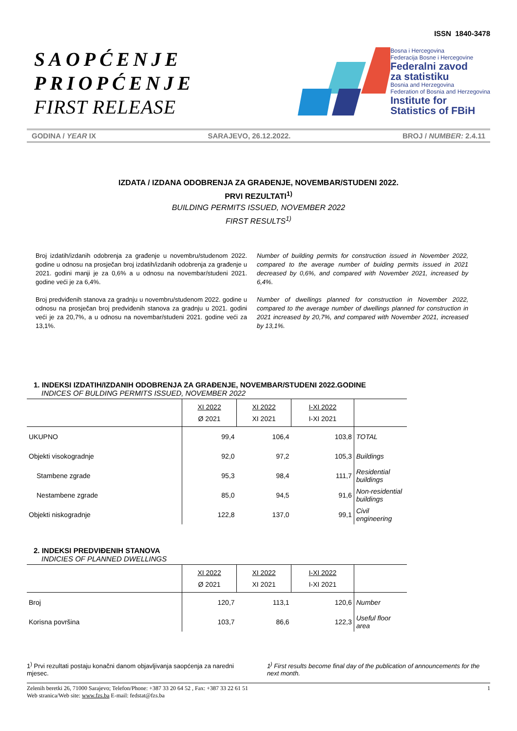ISSN 1840-3478
SAOPĆENJE
PRIOPĆENJE
FIRST RELEASE
Bosna i Hercegovina
Federacija Bosne i Hercegovine
Federalni zavod
za statistiku
Bosnia and Herzegovina
Federation of Bosnia and Herzegovina
Institute for
Statistics of FBiH
GODINA / YEAR IX SARAJEVO, 26.12.2022. BROJ / NUMBER: 2.4.11
IZDATA / IZDANA ODOBRENJA ZA GRAĐENJE, NOVEMBAR/STUDENI 2022.
PRVI REZULTATI<sup>1)</sup>
BUILDING PERMITS ISSUED, NOVEMBER 2022
FIRST RESULTS<sup>1)</sup>
Broj izdatih/izdanih odobrenja za građenje u novembru/studenom 2022. godine u odnosu na prosječan broj izdatih/izdanih odobrenja za građenje u 2021. godini manji je za 0,6% a u odnosu na novembar/studeni 2021. godine veći je za 6,4%.
Broj predviđenih stanova za gradnju u novembru/studenom 2022. godine u odnosu na prosječan broj predviđenih stanova za gradnju u 2021. godini veći je za 20,7%, a u odnosu na novembar/studeni 2021. godine veći za 13,1%.
Number of building permits for construction issued in November 2022, compared to the average number of buiding permits issued in 2021 decreased by 0,6%, and compared with November 2021, increased by 6,4%.
Number of dwellings planned for construction in November 2022, compared to the average number of dwellings planned for construction in 2021 increased by 20,7%, and compared with November 2021, increased by 13,1%.
1. INDEKSI IZDATIH/IZDANIH ODOBRENJA ZA GRAĐENJE, NOVEMBAR/STUDENI 2022.GODINE
INDICES OF BULDING PERMITS ISSUED, NOVEMBER 2022
| | XI 2022 Ø 2021 | XI 2022 XI 2021 | I-XI 2022 I-XI 2021 | |
| --- | --- | --- | --- | --- |
| UKUPNO | 99,4 | 106,4 | 103,8 | TOTAL |
| Objekti visokogradnje | 92,0 | 97,2 | 105,3 | Buildings |
| Stambene zgrade | 95,3 | 98,4 | 111,7 | Residential buildings |
| Nestambene zgrade | 85,0 | 94,5 | 91,6 | Non-residential buildings |
| Objekti niskogradnje | 122,8 | 137,0 | 99,1 | Civil engineering |
2. INDEKSI PREDVIĐENIH STANOVA
INDICIES OF PLANNED DWELLINGS
| | XI 2022 Ø 2021 | XI 2022 XI 2021 | I-XI 2022 I-XI 2021 | |
| --- | --- | --- | --- | --- |
| Broj | 120,7 | 113,1 | 120,6 | Number |
| Korisna površina | 103,7 | 86,6 | 122,3 | Useful floor area |
1<sup>)</sup> Prvi rezultati postaju konačni danom objavljivanja saopćenja za naredni mjesec.
1<sup>)</sup> First results become final day of the publication of announcements for the next month.
Zelenih beretki 26, 71000 Sarajevo; Telefon/Phone: +387 33 20 64 52 , Fax: +387 33 22 61 51
Web stranica/Web site: www.fzs.ba E-mail: fedstat@fzs.ba
1